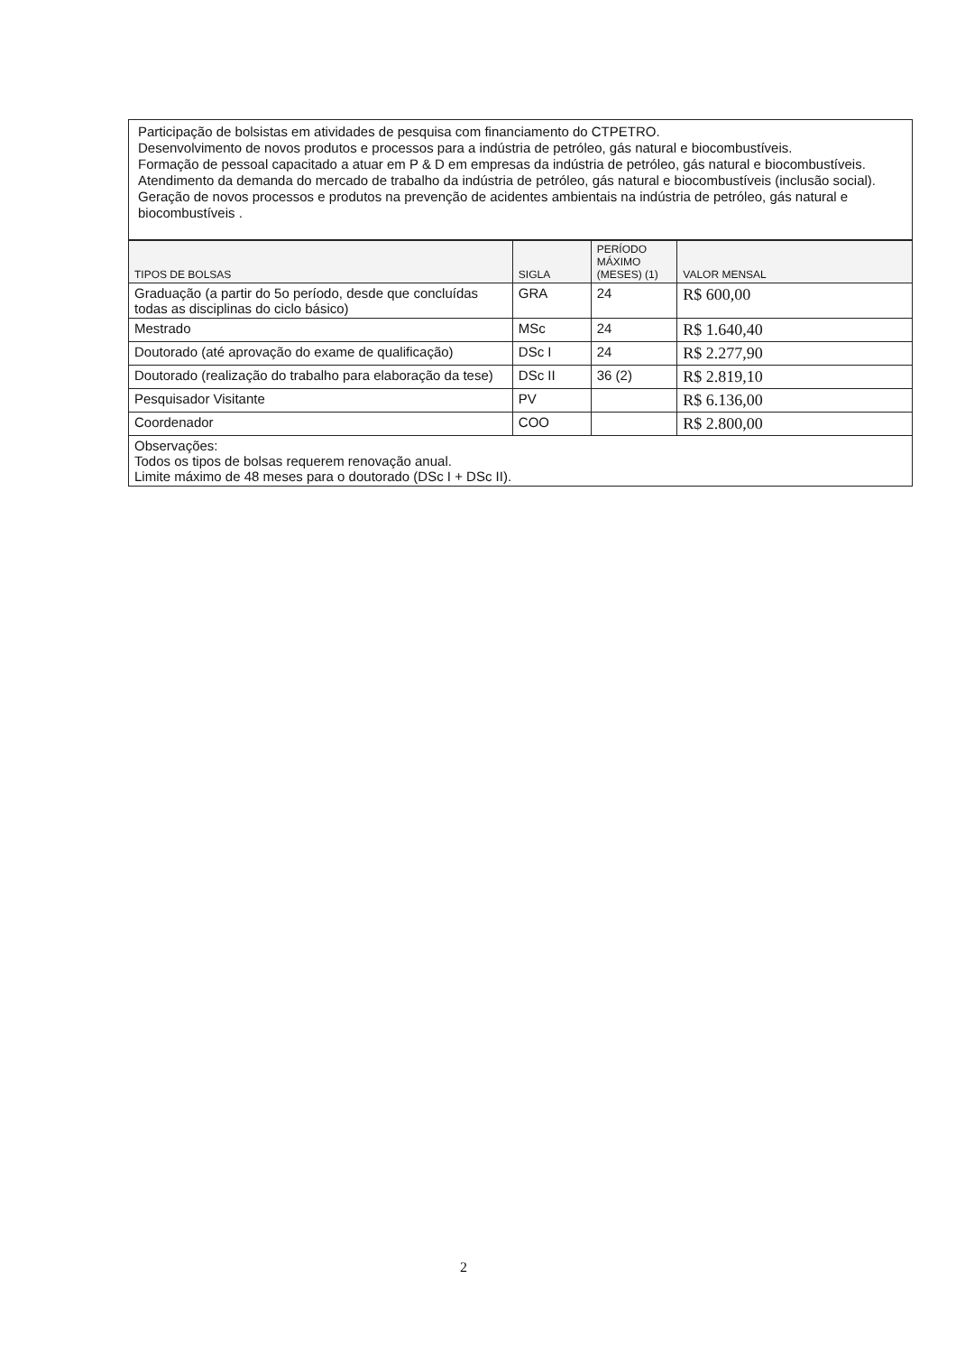Participação de bolsistas em atividades de pesquisa com financiamento do CTPETRO.
Desenvolvimento de novos produtos e processos para a indústria de petróleo, gás natural e biocombustíveis.
Formação de pessoal capacitado a atuar em P & D em empresas da indústria de petróleo, gás natural e biocombustíveis.
Atendimento da demanda do mercado de trabalho da indústria de petróleo, gás natural e biocombustíveis (inclusão social).
Geração de novos processos e produtos na prevenção de acidentes ambientais na indústria de petróleo, gás natural e biocombustíveis .
| TIPOS DE BOLSAS | SIGLA | PERÍODO MÁXIMO (MESES) (1) | VALOR MENSAL |
| --- | --- | --- | --- |
| Graduação (a partir do 5o período, desde que concluídas todas as disciplinas do ciclo básico) | GRA | 24 | R$ 600,00 |
| Mestrado | MSc | 24 | R$ 1.640,40 |
| Doutorado (até aprovação do exame de qualificação) | DSc I | 24 | R$ 2.277,90 |
| Doutorado (realização do trabalho para elaboração da tese) | DSc II | 36 (2) | R$ 2.819,10 |
| Pesquisador Visitante | PV | | R$ 6.136,00 |
| Coordenador | COO | | R$ 2.800,00 |
| Observações: Todos os tipos de bolsas requerem renovação anual. Limite máximo de 48 meses para o doutorado (DSc I + DSc II). | | | |
2